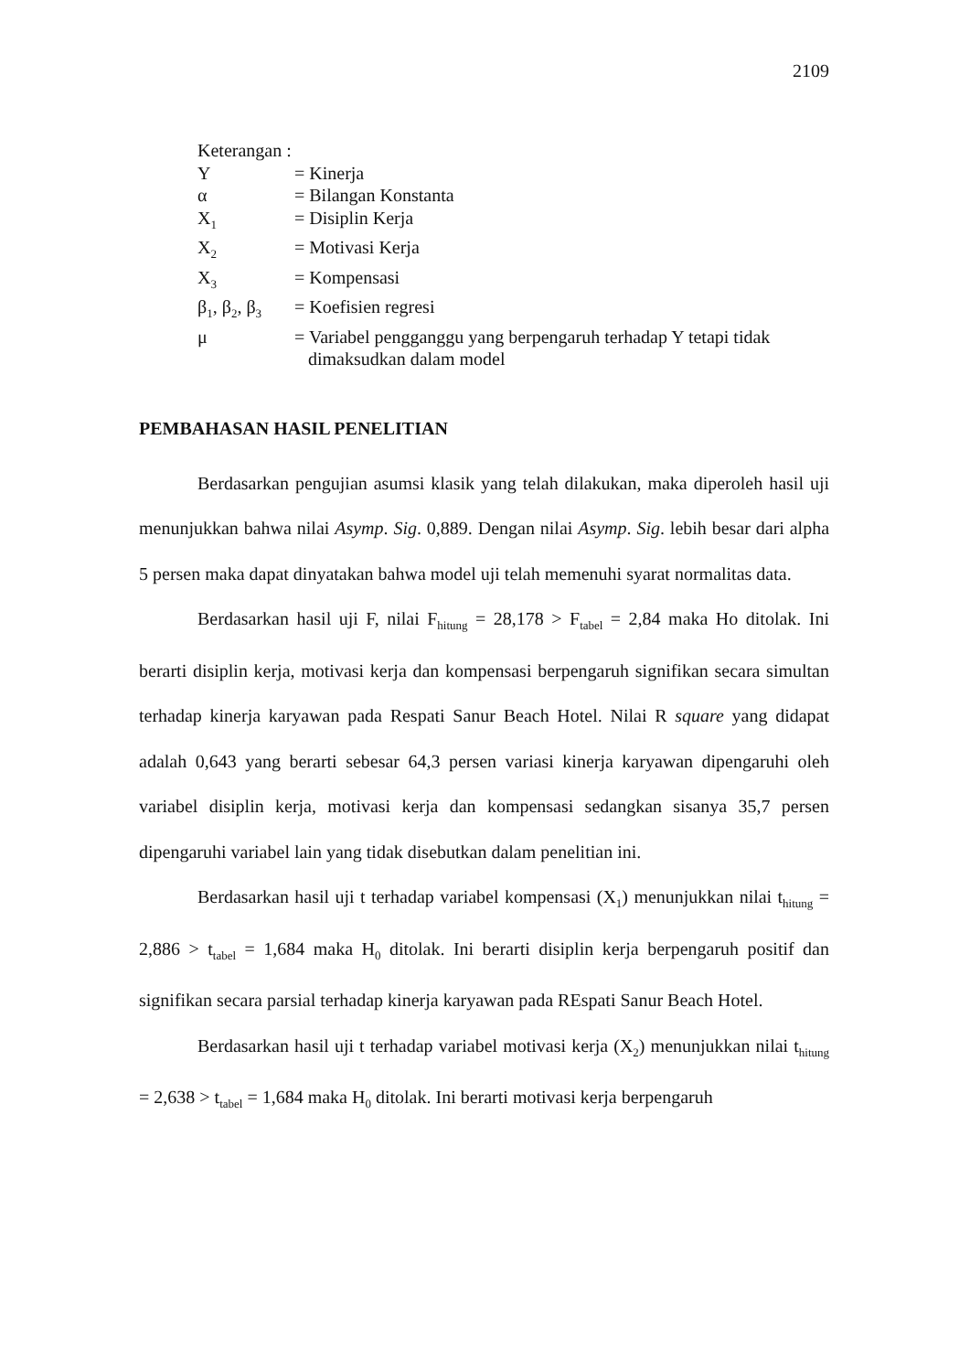2109
Keterangan :
Y = Kinerja
α = Bilangan Konstanta
X<sub>1</sub> = Disiplin Kerja
X<sub>2</sub> = Motivasi Kerja
X<sub>3</sub> = Kompensasi
β<sub>1</sub>, β<sub>2</sub>, β<sub>3</sub> = Koefisien regresi
μ = Variabel pengganggu yang berpengaruh terhadap Y tetapi tidak
dimaksudkan dalam model
PEMBAHASAN HASIL PENELITIAN
Berdasarkan pengujian asumsi klasik yang telah dilakukan, maka diperoleh hasil uji menunjukkan bahwa nilai Asymp. Sig. 0,889. Dengan nilai Asymp. Sig. lebih besar dari alpha 5 persen maka dapat dinyatakan bahwa model uji telah memenuhi syarat normalitas data.
Berdasarkan hasil uji F, nilai F<sub>hitung</sub> = 28,178 > F<sub>tabel</sub> = 2,84 maka Ho ditolak. Ini berarti disiplin kerja, motivasi kerja dan kompensasi berpengaruh signifikan secara simultan terhadap kinerja karyawan pada Respati Sanur Beach Hotel. Nilai R square yang didapat adalah 0,643 yang berarti sebesar 64,3 persen variasi kinerja karyawan dipengaruhi oleh variabel disiplin kerja, motivasi kerja dan kompensasi sedangkan sisanya 35,7 persen dipengaruhi variabel lain yang tidak disebutkan dalam penelitian ini.
Berdasarkan hasil uji t terhadap variabel kompensasi (X<sub>1</sub>) menunjukkan nilai t<sub>hitung</sub> = 2,886 > t<sub>tabel</sub> = 1,684 maka H<sub>0</sub> ditolak. Ini berarti disiplin kerja berpengaruh positif dan signifikan secara parsial terhadap kinerja karyawan pada REspati Sanur Beach Hotel.
Berdasarkan hasil uji t terhadap variabel motivasi kerja (X<sub>2</sub>) menunjukkan nilai t<sub>hitung</sub> = 2,638 > t<sub>tabel</sub> = 1,684 maka H<sub>0</sub> ditolak. Ini berarti motivasi kerja berpengaruh